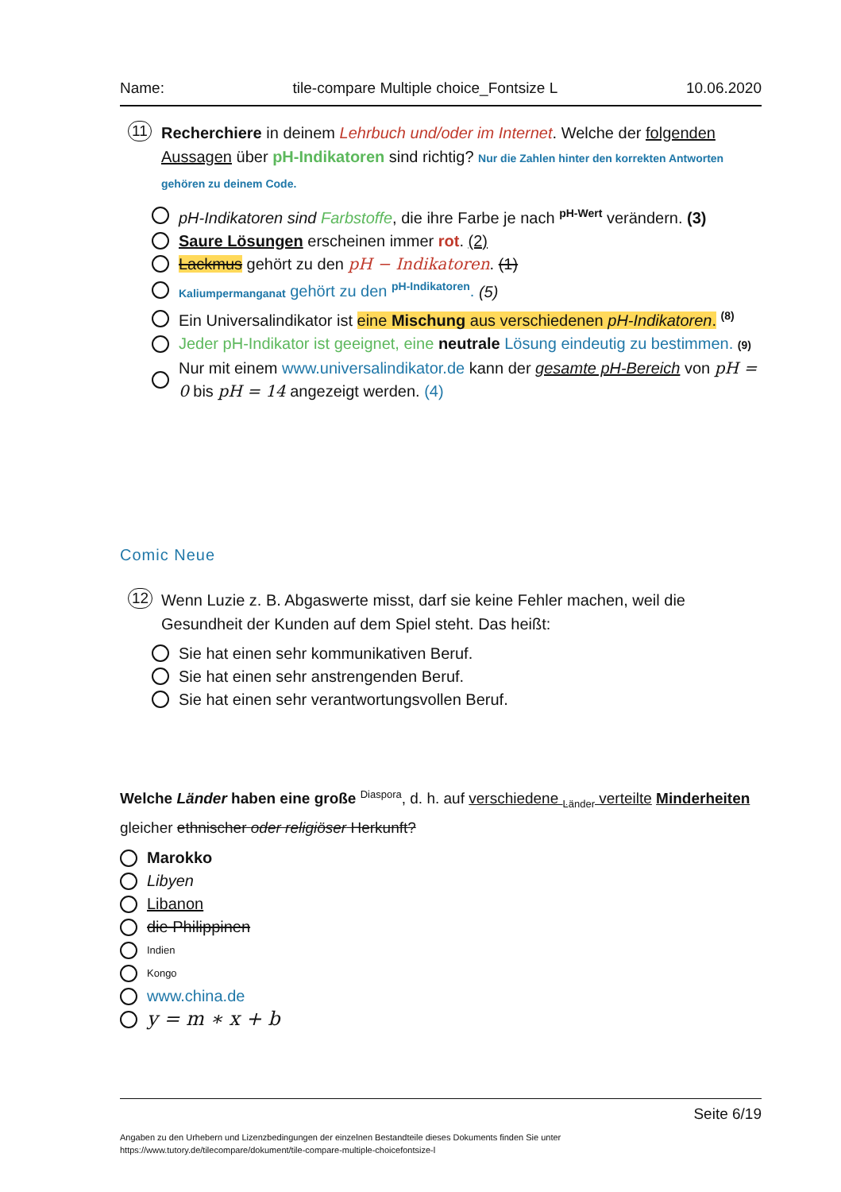Name: tile-compare Multiple choice_Fontsize L 10.06.2020
11 Recherchiere in deinem Lehrbuch und/oder im Internet. Welche der folgenden Aussagen über pH-Indikatoren sind richtig? Nur die Zahlen hinter den korrekten Antworten gehören zu deinem Code.
pH-Indikatoren sind Farbstoffe, die ihre Farbe je nach <sup>pH-Wert</sup> verändern. (3)
Saure Lösungen erscheinen immer rot. (2)
Lackmus gehört zu den pH − Indikatoren. (1)
Kaliumpermanganat gehört zu den <sup>pH-Indikatoren</sup>. (5)
Ein Universalindikator ist eine Mischung aus verschiedenen pH-Indikatoren. <sup>(8)</sup>
Jeder pH-Indikator ist geeignet, eine neutrale Lösung eindeutig zu bestimmen. (9)
Nur mit einem www.universalindikator.de kann der gesamte pH-Bereich von pH = 0 bis pH = 14 angezeigt werden. (4)
Comic Neue
12 Wenn Luzie z. B. Abgaswerte misst, darf sie keine Fehler machen, weil die Gesundheit der Kunden auf dem Spiel steht. Das heißt:
Sie hat einen sehr kommunikativen Beruf.
Sie hat einen sehr anstrengenden Beruf.
Sie hat einen sehr verantwortungsvollen Beruf.
Welche Länder haben eine große <sup>Diaspora</sup>, d. h. auf verschiedene <sub>Länder</sub> verteilte Minderheiten gleicher ethnischer oder religiöser Herkunft?
Marokko
Libyen
Libanon
die Philippinen
Indien
Kongo
www.china.de
y = m ∗ x + b
Seite 6/19
Angaben zu den Urhebern und Lizenzbedingungen der einzelnen Bestandteile dieses Dokuments finden Sie unter
https://www.tutory.de/tilecompare/dokument/tile-compare-multiple-choicefontsize-l